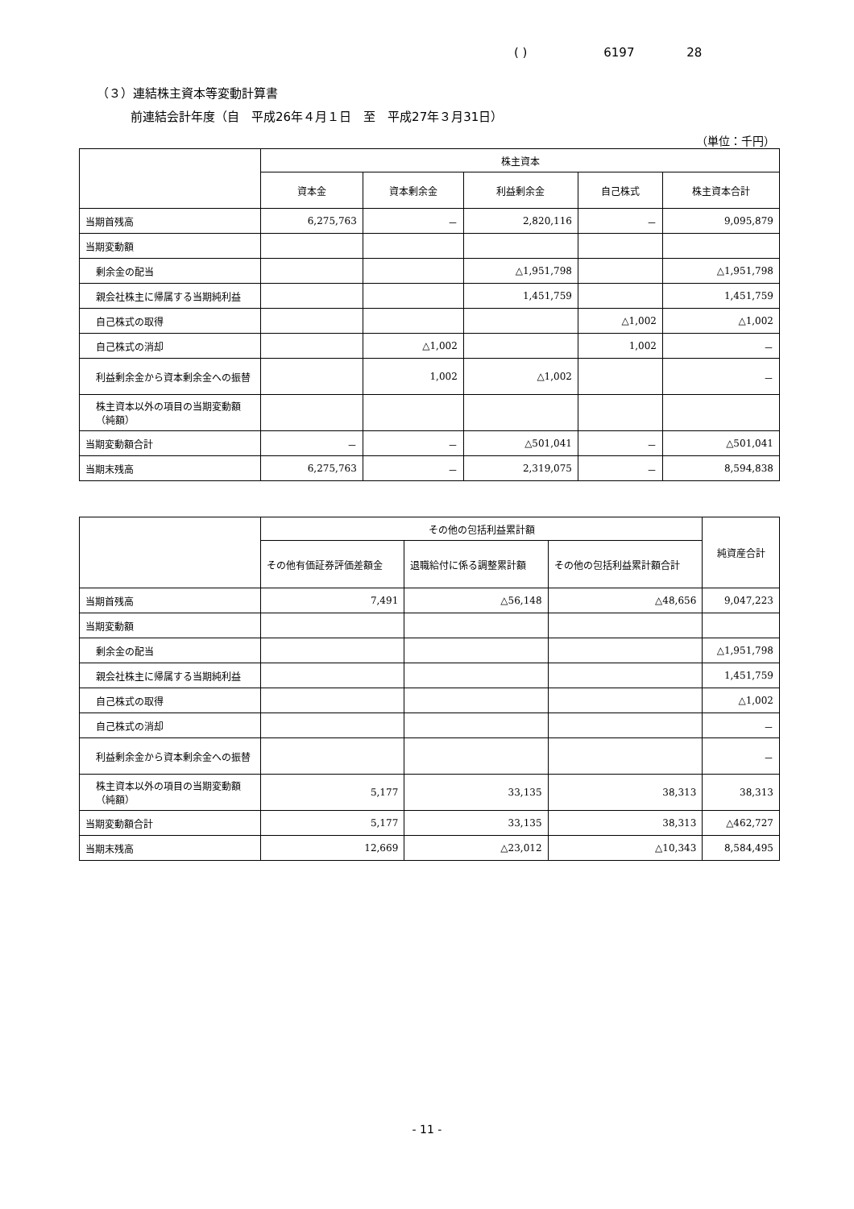( ) 6197 28
（３）連結株主資本等変動計算書
前連結会計年度（自　平成26年４月１日　至　平成27年３月31日）
（単位：千円）
| | 株主資本 | | | | |
| --- | --- | --- | --- | --- | --- |
| | 資本金 | 資本剰余金 | 利益剰余金 | 自己株式 | 株主資本合計 |
| 当期首残高 | 6,275,763 | － | 2,820,116 | － | 9,095,879 |
| 当期変動額 | | | | | |
| 剰余金の配当 | | | △1,951,798 | | △1,951,798 |
| 親会社株主に帰属する当期純利益 | | | 1,451,759 | | 1,451,759 |
| 自己株式の取得 | | | | △1,002 | △1,002 |
| 自己株式の消却 | | △1,002 | | 1,002 | － |
| 利益剰余金から資本剰余金への振替 | | 1,002 | △1,002 | | － |
| 株主資本以外の項目の当期変動額（純額） | | | | | |
| 当期変動額合計 | － | － | △501,041 | － | △501,041 |
| 当期末残高 | 6,275,763 | － | 2,319,075 | － | 8,594,838 |
| | その他の包括利益累計額 | | | 純資産合計 |
| --- | --- | --- | --- | --- |
| | その他有価証券評価差額金 | 退職給付に係る調整累計額 | その他の包括利益累計額合計 | |
| 当期首残高 | 7,491 | △56,148 | △48,656 | 9,047,223 |
| 当期変動額 | | | | |
| 剰余金の配当 | | | | △1,951,798 |
| 親会社株主に帰属する当期純利益 | | | | 1,451,759 |
| 自己株式の取得 | | | | △1,002 |
| 自己株式の消却 | | | | － |
| 利益剰余金から資本剰余金への振替 | | | | － |
| 株主資本以外の項目の当期変動額（純額） | 5,177 | 33,135 | 38,313 | 38,313 |
| 当期変動額合計 | 5,177 | 33,135 | 38,313 | △462,727 |
| 当期末残高 | 12,669 | △23,012 | △10,343 | 8,584,495 |
- 11 -